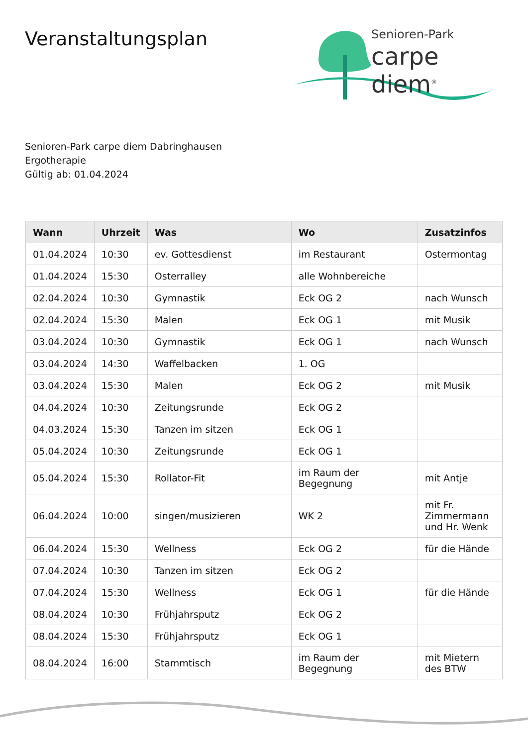Veranstaltungsplan
Senioren-Park
carpe diem<sup>®</sup>
Senioren-Park carpe diem Dabringhausen
Ergotherapie
Gültig ab: 01.04.2024
| Wann | Uhrzeit | Was | Wo | Zusatzinfos |
| --- | --- | --- | --- | --- |
| 01.04.2024 | 10:30 | ev. Gottesdienst | im Restaurant | Ostermontag |
| 01.04.2024 | 15:30 | Osterralley | alle Wohnbereiche | |
| 02.04.2024 | 10:30 | Gymnastik | Eck OG 2 | nach Wunsch |
| 02.04.2024 | 15:30 | Malen | Eck OG 1 | mit Musik |
| 03.04.2024 | 10:30 | Gymnastik | Eck OG 1 | nach Wunsch |
| 03.04.2024 | 14:30 | Waffelbacken | 1. OG | |
| 03.04.2024 | 15:30 | Malen | Eck OG 2 | mit Musik |
| 04.04.2024 | 10:30 | Zeitungsrunde | Eck OG 2 | |
| 04.03.2024 | 15:30 | Tanzen im sitzen | Eck OG 1 | |
| 05.04.2024 | 10:30 | Zeitungsrunde | Eck OG 1 | |
| 05.04.2024 | 15:30 | Rollator-Fit | im Raum der Begegnung | mit Antje |
| 06.04.2024 | 10:00 | singen/musizieren | WK 2 | mit Fr. Zimmermann und Hr. Wenk |
| 06.04.2024 | 15:30 | Wellness | Eck OG 2 | für die Hände |
| 07.04.2024 | 10:30 | Tanzen im sitzen | Eck OG 2 | |
| 07.04.2024 | 15:30 | Wellness | Eck OG 1 | für die Hände |
| 08.04.2024 | 10:30 | Frühjahrsputz | Eck OG 2 | |
| 08.04.2024 | 15:30 | Frühjahrsputz | Eck OG 1 | |
| 08.04.2024 | 16:00 | Stammtisch | im Raum der Begegnung | mit Mietern des BTW |